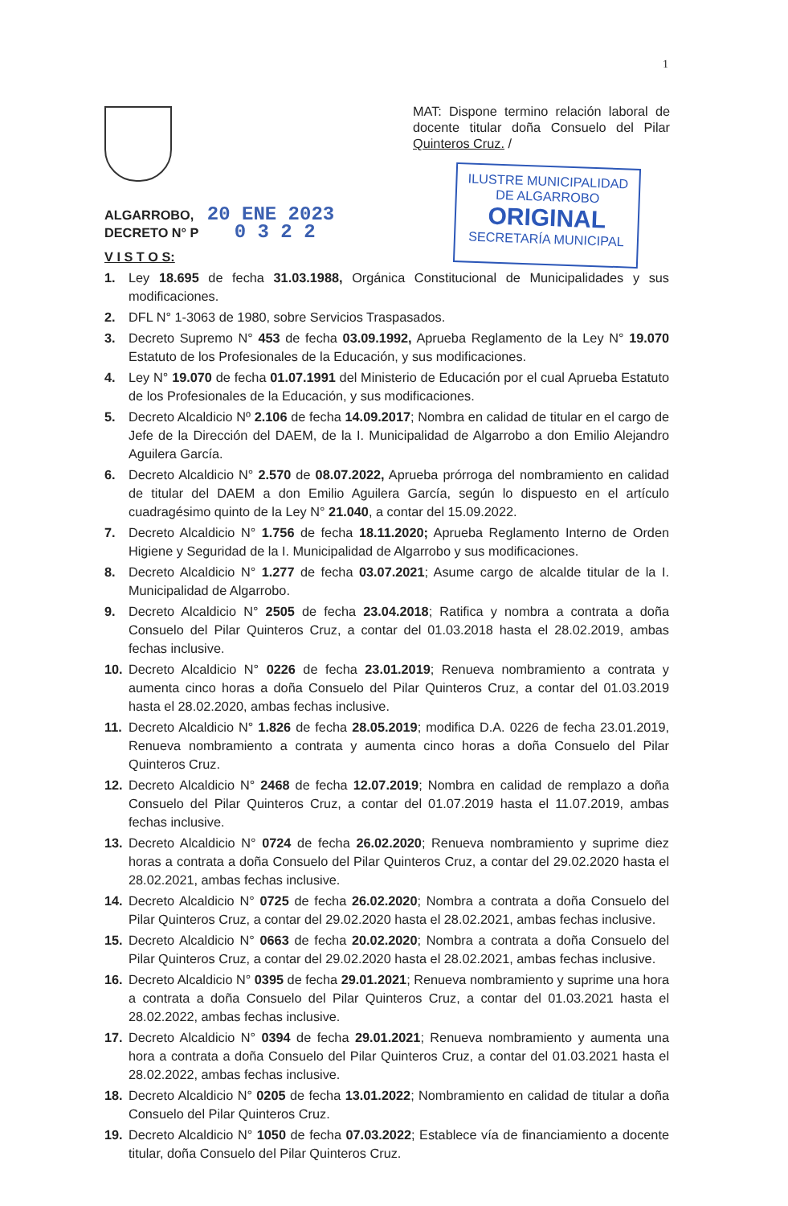1
MAT: Dispone termino relación laboral de docente titular doña Consuelo del Pilar Quinteros Cruz. /
ALGARROBO, 20 ENE 2023
DECRETO N° P 0 3 2 2
V I S T O S:
ILUSTRE MUNICIPALIDAD
DE ALGARROBO
ORIGINAL
SECRETARÍA MUNICIPAL
1. Ley 18.695 de fecha 31.03.1988, Orgánica Constitucional de Municipalidades y sus modificaciones.
2. DFL N° 1-3063 de 1980, sobre Servicios Traspasados.
3. Decreto Supremo N° 453 de fecha 03.09.1992, Aprueba Reglamento de la Ley N° 19.070 Estatuto de los Profesionales de la Educación, y sus modificaciones.
4. Ley N° 19.070 de fecha 01.07.1991 del Ministerio de Educación por el cual Aprueba Estatuto de los Profesionales de la Educación, y sus modificaciones.
5. Decreto Alcaldicio Nº 2.106 de fecha 14.09.2017; Nombra en calidad de titular en el cargo de Jefe de la Dirección del DAEM, de la I. Municipalidad de Algarrobo a don Emilio Alejandro Aguilera García.
6. Decreto Alcaldicio N° 2.570 de 08.07.2022, Aprueba prórroga del nombramiento en calidad de titular del DAEM a don Emilio Aguilera García, según lo dispuesto en el artículo cuadragésimo quinto de la Ley N° 21.040, a contar del 15.09.2022.
7. Decreto Alcaldicio N° 1.756 de fecha 18.11.2020; Aprueba Reglamento Interno de Orden Higiene y Seguridad de la I. Municipalidad de Algarrobo y sus modificaciones.
8. Decreto Alcaldicio N° 1.277 de fecha 03.07.2021; Asume cargo de alcalde titular de la I. Municipalidad de Algarrobo.
9. Decreto Alcaldicio N° 2505 de fecha 23.04.2018; Ratifica y nombra a contrata a doña Consuelo del Pilar Quinteros Cruz, a contar del 01.03.2018 hasta el 28.02.2019, ambas fechas inclusive.
10. Decreto Alcaldicio N° 0226 de fecha 23.01.2019; Renueva nombramiento a contrata y aumenta cinco horas a doña Consuelo del Pilar Quinteros Cruz, a contar del 01.03.2019 hasta el 28.02.2020, ambas fechas inclusive.
11. Decreto Alcaldicio N° 1.826 de fecha 28.05.2019; modifica D.A. 0226 de fecha 23.01.2019, Renueva nombramiento a contrata y aumenta cinco horas a doña Consuelo del Pilar Quinteros Cruz.
12. Decreto Alcaldicio N° 2468 de fecha 12.07.2019; Nombra en calidad de remplazo a doña Consuelo del Pilar Quinteros Cruz, a contar del 01.07.2019 hasta el 11.07.2019, ambas fechas inclusive.
13. Decreto Alcaldicio N° 0724 de fecha 26.02.2020; Renueva nombramiento y suprime diez horas a contrata a doña Consuelo del Pilar Quinteros Cruz, a contar del 29.02.2020 hasta el 28.02.2021, ambas fechas inclusive.
14. Decreto Alcaldicio N° 0725 de fecha 26.02.2020; Nombra a contrata a doña Consuelo del Pilar Quinteros Cruz, a contar del 29.02.2020 hasta el 28.02.2021, ambas fechas inclusive.
15. Decreto Alcaldicio N° 0663 de fecha 20.02.2020; Nombra a contrata a doña Consuelo del Pilar Quinteros Cruz, a contar del 29.02.2020 hasta el 28.02.2021, ambas fechas inclusive.
16. Decreto Alcaldicio N° 0395 de fecha 29.01.2021; Renueva nombramiento y suprime una hora a contrata a doña Consuelo del Pilar Quinteros Cruz, a contar del 01.03.2021 hasta el 28.02.2022, ambas fechas inclusive.
17. Decreto Alcaldicio N° 0394 de fecha 29.01.2021; Renueva nombramiento y aumenta una hora a contrata a doña Consuelo del Pilar Quinteros Cruz, a contar del 01.03.2021 hasta el 28.02.2022, ambas fechas inclusive.
18. Decreto Alcaldicio N° 0205 de fecha 13.01.2022; Nombramiento en calidad de titular a doña Consuelo del Pilar Quinteros Cruz.
19. Decreto Alcaldicio N° 1050 de fecha 07.03.2022; Establece vía de financiamiento a docente titular, doña Consuelo del Pilar Quinteros Cruz.